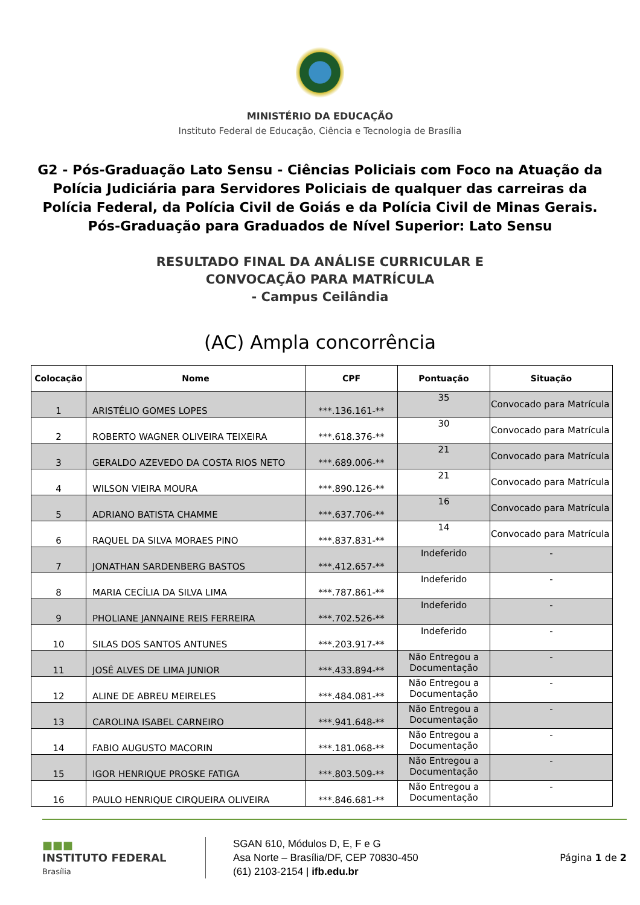MINISTÉRIO DA EDUCAÇÃO
Instituto Federal de Educação, Ciência e Tecnologia de Brasília
G2 - Pós-Graduação Lato Sensu - Ciências Policiais com Foco na Atuação da Polícia Judiciária para Servidores Policiais de qualquer das carreiras da Polícia Federal, da Polícia Civil de Goiás e da Polícia Civil de Minas Gerais.
Pós-Graduação para Graduados de Nível Superior: Lato Sensu
RESULTADO FINAL DA ANÁLISE CURRICULAR E
CONVOCAÇÃO PARA MATRÍCULA
- Campus Ceilândia
(AC) Ampla concorrência
| Colocação | Nome | CPF | Pontuação | Situação |
| --- | --- | --- | --- | --- |
| 1 | ARISTÉLIO GOMES LOPES | ***.136.161-** | 35 | Convocado para Matrícula |
| 2 | ROBERTO WAGNER OLIVEIRA TEIXEIRA | ***.618.376-** | 30 | Convocado para Matrícula |
| 3 | GERALDO AZEVEDO DA COSTA RIOS NETO | ***.689.006-** | 21 | Convocado para Matrícula |
| 4 | WILSON VIEIRA MOURA | ***.890.126-** | 21 | Convocado para Matrícula |
| 5 | ADRIANO BATISTA CHAMME | ***.637.706-** | 16 | Convocado para Matrícula |
| 6 | RAQUEL DA SILVA MORAES PINO | ***.837.831-** | 14 | Convocado para Matrícula |
| 7 | JONATHAN SARDENBERG BASTOS | ***.412.657-** | Indeferido | - |
| 8 | MARIA CECÍLIA DA SILVA LIMA | ***.787.861-** | Indeferido | - |
| 9 | PHOLIANE JANNAINE REIS FERREIRA | ***.702.526-** | Indeferido | - |
| 10 | SILAS DOS SANTOS ANTUNES | ***.203.917-** | Indeferido | - |
| 11 | JOSÉ ALVES DE LIMA JUNIOR | ***.433.894-** | Não Entregou a Documentação | - |
| 12 | ALINE DE ABREU MEIRELES | ***.484.081-** | Não Entregou a Documentação | - |
| 13 | CAROLINA ISABEL CARNEIRO | ***.941.648-** | Não Entregou a Documentação | - |
| 14 | FABIO AUGUSTO MACORIN | ***.181.068-** | Não Entregou a Documentação | - |
| 15 | IGOR HENRIQUE PROSKE FATIGA | ***.803.509-** | Não Entregou a Documentação | - |
| 16 | PAULO HENRIQUE CIRQUEIRA OLIVEIRA | ***.846.681-** | Não Entregou a Documentação | - |
■■■
INSTITUTO FEDERAL
Brasília
SGAN 610, Módulos D, E, F e G
Asa Norte – Brasília/DF, CEP 70830-450
(61) 2103-2154 | ifb.edu.br
Página 1 de 2